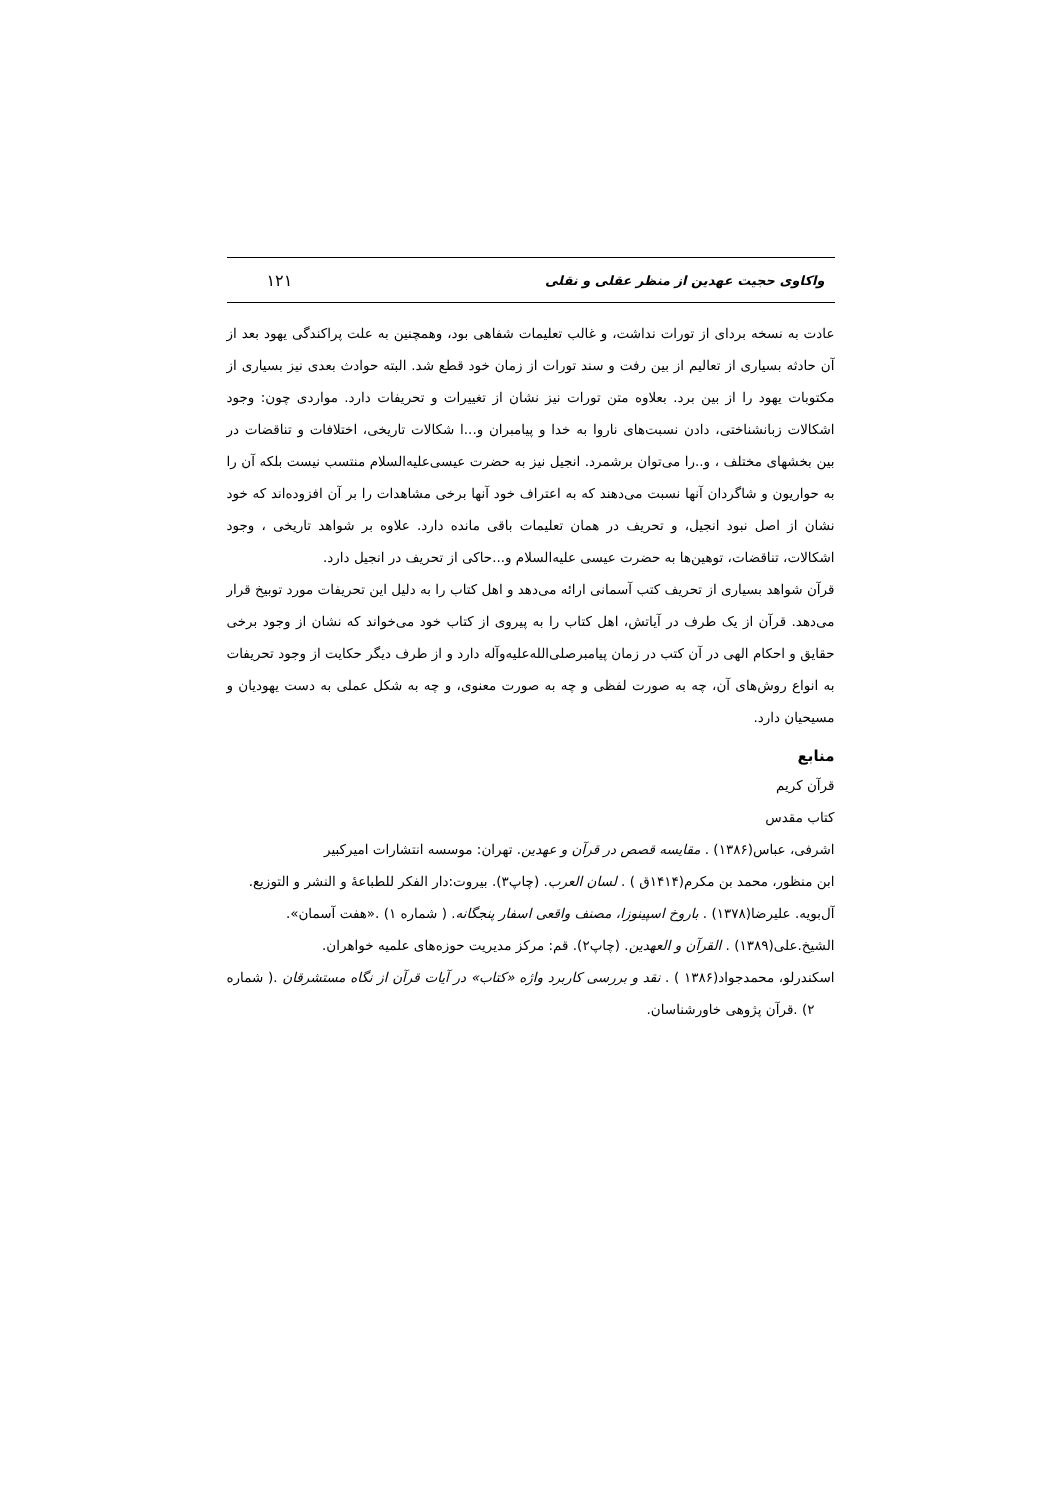واکاوی حجیت عهدین از منظر عقلی و نقلی ۱۲۱
عادت به نسخه بردای از تورات نداشت، و غالب تعلیمات شفاهی بود، وهمچنین به علت پراکندگی یهود بعد از آن حادثه بسیاری از تعالیم از بین رفت و سند تورات از زمان خود قطع شد. البته حوادث بعدی نیز بسیاری از مکتوبات یهود را از بین برد. بعلاوه متن تورات نیز نشان از تغییرات و تحریفات دارد. مواردی چون: وجود اشکالات زبانشناختی، دادن نسبت‌های ناروا به خدا و پیامبران و...ا شکالات تاریخی، اختلافات و تناقضات در بین بخشهای مختلف ، و..را می‌توان برشمرد. انجیل نیز به حضرت عیسی‌علیه‌السلام منتسب نیست بلکه آن را به حواریون و شاگردان آنها نسبت می‌دهند که به اعتراف خود آنها برخی مشاهدات را بر آن افزوده‌اند که خود نشان از اصل نبود انجیل، و تحریف در همان تعلیمات باقی مانده دارد. علاوه بر شواهد تاریخی ، وجود اشکالات، تناقضات، توهین‌ها به حضرت عیسی علیه‌السلام و...حاکی از تحریف در انجیل دارد.
قرآن شواهد بسیاری از تحریف کتب آسمانی ارائه می‌دهد و اهل کتاب را به دلیل این تحریفات مورد توبیخ قرار می‌دهد. قرآن از یک طرف در آیاتش، اهل کتاب را به پیروی از کتاب خود می‌خواند که نشان از وجود برخی حقایق و احکام الهی در آن کتب در زمان پیامبرصلی‌الله‌علیه‌وآله دارد و از طرف دیگر حکایت از وجود تحریفات به انواع روش‌های آن، چه به صورت لفظی و چه به صورت معنوی، و چه به شکل عملی به دست یهودیان و مسیحیان دارد.
منابع
قرآن کریم
کتاب مقدس
اشرفی، عباس(۱۳۸۶) . مقایسه قصص در قرآن و عهدین. تهران: موسسه انتشارات امیرکبیر
ابن منظور، محمد بن مکرم(۱۴۱۴ق ) . لسان العرب. (چاپ۳). بیروت:دار الفکر للطباعهٔ و النشر و التوزیع.
آل‌بویه. علیرضا(۱۳۷۸) . باروخ اسپینوزا، مصنف واقعی اسفار پنجگانه. ( شماره ۱) .«هفت آسمان».
الشیخ.علی(۱۳۸۹) . القرآن و العهدین. (چاپ۲). قم: مرکز مدیریت حوزه‌های علمیه خواهران.
اسکندرلو، محمدجواد(۱۳۸۶ ) . نقد و بررسی کاربرد واژه «کتاب» در آیات قرآن از نگاه مستشرقان .( شماره ۲) .قرآن پژوهی خاورشناسان.